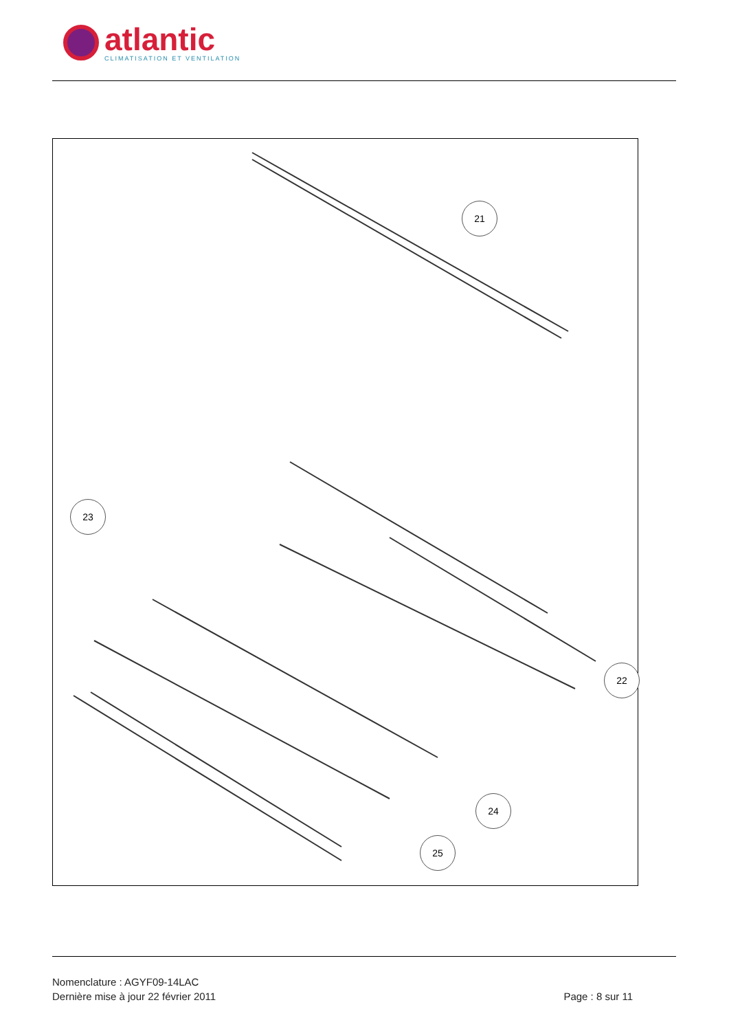atlantic
CLIMATISATION ET VENTILATION
21
23
22
24
25
Nomenclature : AGYF09-14LAC
Dernière mise à jour 22 février 2011 Page : 8 sur 11